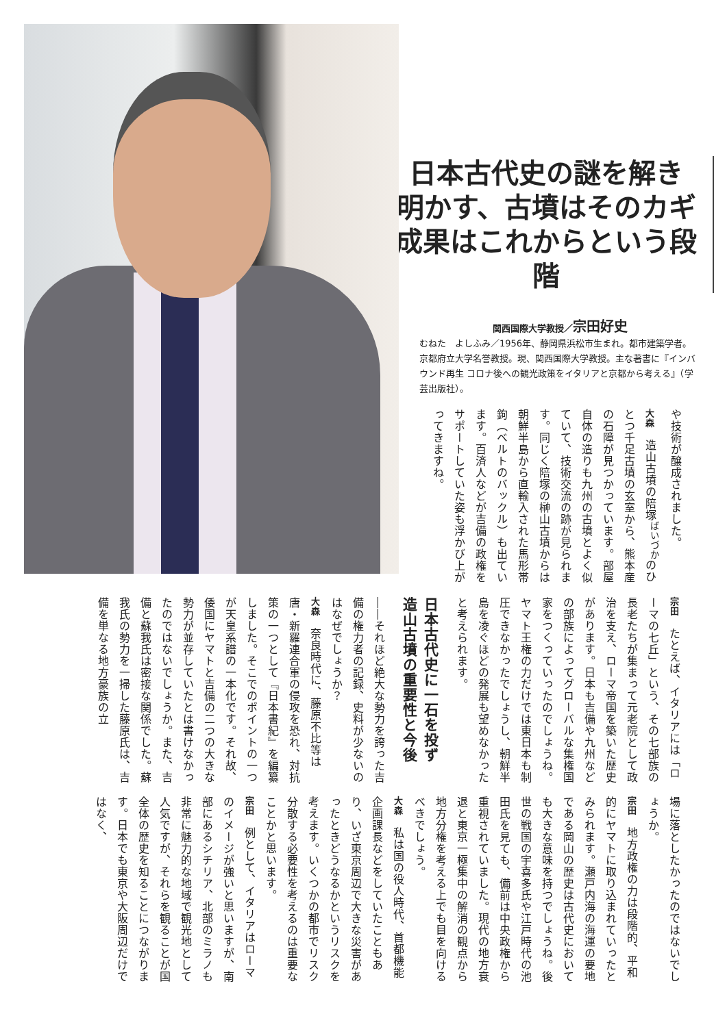日本古代史の謎を解き
明かす、古墳はそのカギ
成果はこれからという段階
関西国際大学教授／宗田好史
むねた　よしふみ／1956年、静岡県浜松市生まれ。都市建築学者。京都府立大学名誉教授。現、関西国際大学教授。主な著書に『インバウンド再生 コロナ後への観光政策をイタリアと京都から考える』（学芸出版社）。
や技術が醸成されました。
大森　造山古墳の陪塚<sup>ばいづか</sup>のひとつ千足古墳の玄室から、熊本産の石障が見つかっています。部屋自体の造りも九州の古墳とよく似ていて、技術交流の跡が見られます。同じく陪塚の榊山古墳からは朝鮮半島から直輸入された馬形帯鉤（ベルトのバックル）も出ています。百済人などが吉備の政権をサポートしていた姿も浮かび上がってきますね。
宗田　たとえば、イタリアには「ローマの七丘」という、その七部族の長老たちが集まって元老院として政治を支え、ローマ帝国を築いた歴史があります。日本も吉備や九州などの部族によってグローバルな集権国家をつくっていったのでしょうね。ヤマト王権の力だけでは東日本も制圧できなかったでしょうし、朝鮮半島を凌ぐほどの発展も望めなかったと考えられます。
日本古代史に一石を投ず
造山古墳の重要性と今後
――それほど絶大な勢力を誇った吉備の権力者の記録、史料が少ないのはなぜでしょうか？
大森　奈良時代に、藤原不比等は唐・新羅連合軍の侵攻を恐れ、対抗策の一つとして『日本書紀』を編纂しました。そこでのポイントの一つが天皇系譜の一本化です。それ故、倭国にヤマトと吉備の二つの大きな勢力が並存していたとは書けなかったのではないでしょうか。また、吉備と蘇我氏は密接な関係でした。蘇我氏の勢力を一掃した藤原氏は、吉備を単なる地方豪族の立
場に落としたかったのではないでしょうか。
宗田　地方政権の力は段階的、平和的にヤマトに取り込まれていったとみられます。瀬戸内海の海運の要地である岡山の歴史は古代史においても大きな意味を持つでしょうね。後世の戦国の宇喜多氏や江戸時代の池田氏を見ても、備前は中央政権から重視されていました。現代の地方衰退と東京一極集中の解消の観点から地方分権を考える上でも目を向けるべきでしょう。
大森　私は国の役人時代、首都機能企画課長などをしていたこともあり、いざ東京周辺で大きな災害があったときどうなるかというリスクを考えます。いくつかの都市でリスク分散する必要性を考えるのは重要なことかと思います。
宗田　例として、イタリアはローマのイメージが強いと思いますが、南部にあるシチリア、北部のミラノも非常に魅力的な地域で観光地として人気ですが、それらを観ることが国全体の歴史を知ることにつながります。日本でも東京や大阪周辺だけではなく、